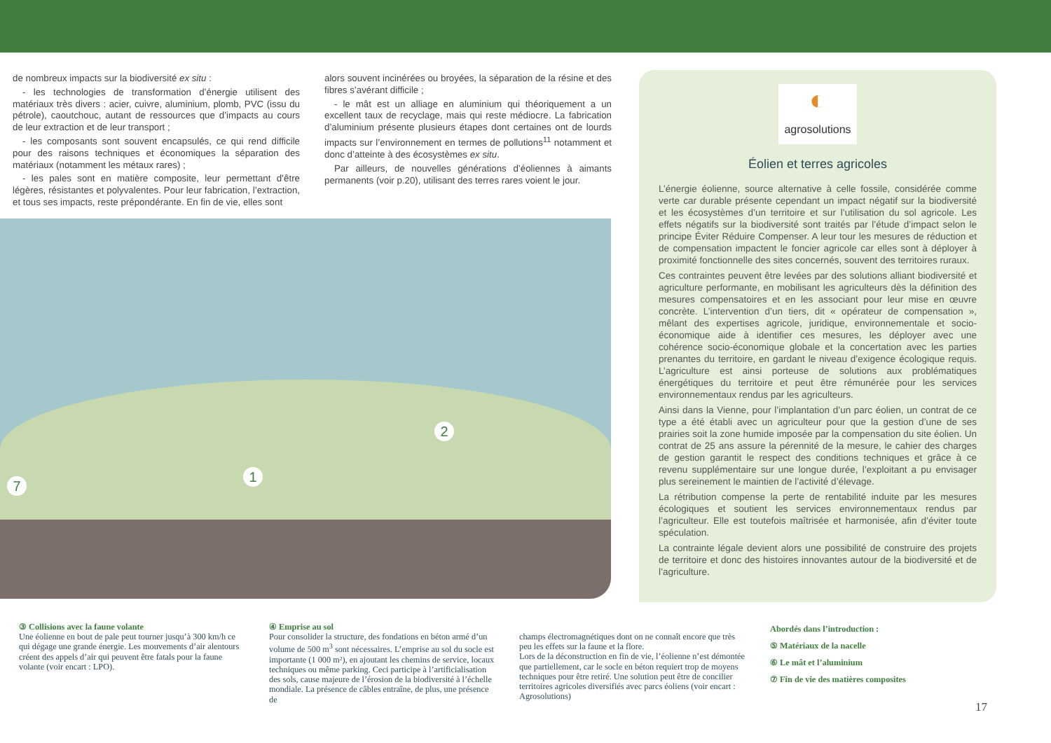de nombreux impacts sur la biodiversité ex situ :
- les technologies de transformation d’énergie utilisent des matériaux très divers : acier, cuivre, aluminium, plomb, PVC (issu du pétrole), caoutchouc, autant de ressources que d’impacts au cours de leur extraction et de leur transport ;
- les composants sont souvent encapsulés, ce qui rend difficile pour des raisons techniques et économiques la séparation des matériaux (notamment les métaux rares) ;
- les pales sont en matière composite, leur permettant d’être légères, résistantes et polyvalentes. Pour leur fabrication, l’extraction, et tous ses impacts, reste prépondérante. En fin de vie, elles sont
alors souvent incinérées ou broyées, la séparation de la résine et des fibres s’avérant difficile ;
- le mât est un alliage en aluminium qui théoriquement a un excellent taux de recyclage, mais qui reste médiocre. La fabrication d’aluminium présente plusieurs étapes dont certaines ont de lourds impacts sur l’environnement en termes de pollutions<sup>11</sup> notamment et donc d’atteinte à des écosystèmes ex situ.
Par ailleurs, de nouvelles générations d’éoliennes à aimants permanents (voir p.20), utilisant des terres rares voient le jour.
2
1
7
◐
agrosolutions
Éolien et terres agricoles
L’énergie éolienne, source alternative à celle fossile, considérée comme verte car durable présente cependant un impact négatif sur la biodiversité et les écosystèmes d’un territoire et sur l’utilisation du sol agricole. Les effets négatifs sur la biodiversité sont traités par l’étude d’impact selon le principe Éviter Réduire Compenser. A leur tour les mesures de réduction et de compensation impactent le foncier agricole car elles sont à déployer à proximité fonctionnelle des sites concernés, souvent des territoires ruraux.
Ces contraintes peuvent être levées par des solutions alliant biodiversité et agriculture performante, en mobilisant les agriculteurs dès la définition des mesures compensatoires et en les associant pour leur mise en œuvre concrète. L’intervention d’un tiers, dit « opérateur de compensation », mêlant des expertises agricole, juridique, environnementale et socio-économique aide à identifier ces mesures, les déployer avec une cohérence socio-économique globale et la concertation avec les parties prenantes du territoire, en gardant le niveau d’exigence écologique requis. L’agriculture est ainsi porteuse de solutions aux problématiques énergétiques du territoire et peut être rémunérée pour les services environnementaux rendus par les agriculteurs.
Ainsi dans la Vienne, pour l’implantation d’un parc éolien, un contrat de ce type a été établi avec un agriculteur pour que la gestion d’une de ses prairies soit la zone humide imposée par la compensation du site éolien. Un contrat de 25 ans assure la pérennité de la mesure, le cahier des charges de gestion garantit le respect des conditions techniques et grâce à ce revenu supplémentaire sur une longue durée, l’exploitant a pu envisager plus sereinement le maintien de l’activité d’élevage.
La rétribution compense la perte de rentabilité induite par les mesures écologiques et soutient les services environnementaux rendus par l’agriculteur. Elle est toutefois maîtrisée et harmonisée, afin d’éviter toute spéculation.
La contrainte légale devient alors une possibilité de construire des projets de territoire et donc des histoires innovantes autour de la biodiversité et de l’agriculture.
③ Collisions avec la faune volante
Une éolienne en bout de pale peut tourner jusqu’à 300 km/h ce qui dégage une grande énergie. Les mouvements d’air alentours créent des appels d’air qui peuvent être fatals pour la faune volante (voir encart : LPO).
④ Emprise au sol
Pour consolider la structure, des fondations en béton armé d’un volume de 500 m<sup>3</sup> sont nécessaires. L’emprise au sol du socle est importante (1 000 m²), en ajoutant les chemins de service, locaux techniques ou même parking. Ceci participe à l’artificialisation des sols, cause majeure de l’érosion de la biodiversité à l’échelle mondiale. La présence de câbles entraîne, de plus, une présence de
champs électromagnétiques dont on ne connaît encore que très peu les effets sur la faune et la flore.
Lors de la déconstruction en fin de vie, l’éolienne n’est démontée que partiellement, car le socle en béton requiert trop de moyens techniques pour être retiré. Une solution peut être de concilier territoires agricoles diversifiés avec parcs éoliens (voir encart : Agrosolutions)
Abordés dans l’introduction :
⑤ Matériaux de la nacelle
⑥ Le mât et l’aluminium
⑦ Fin de vie des matières composites
17